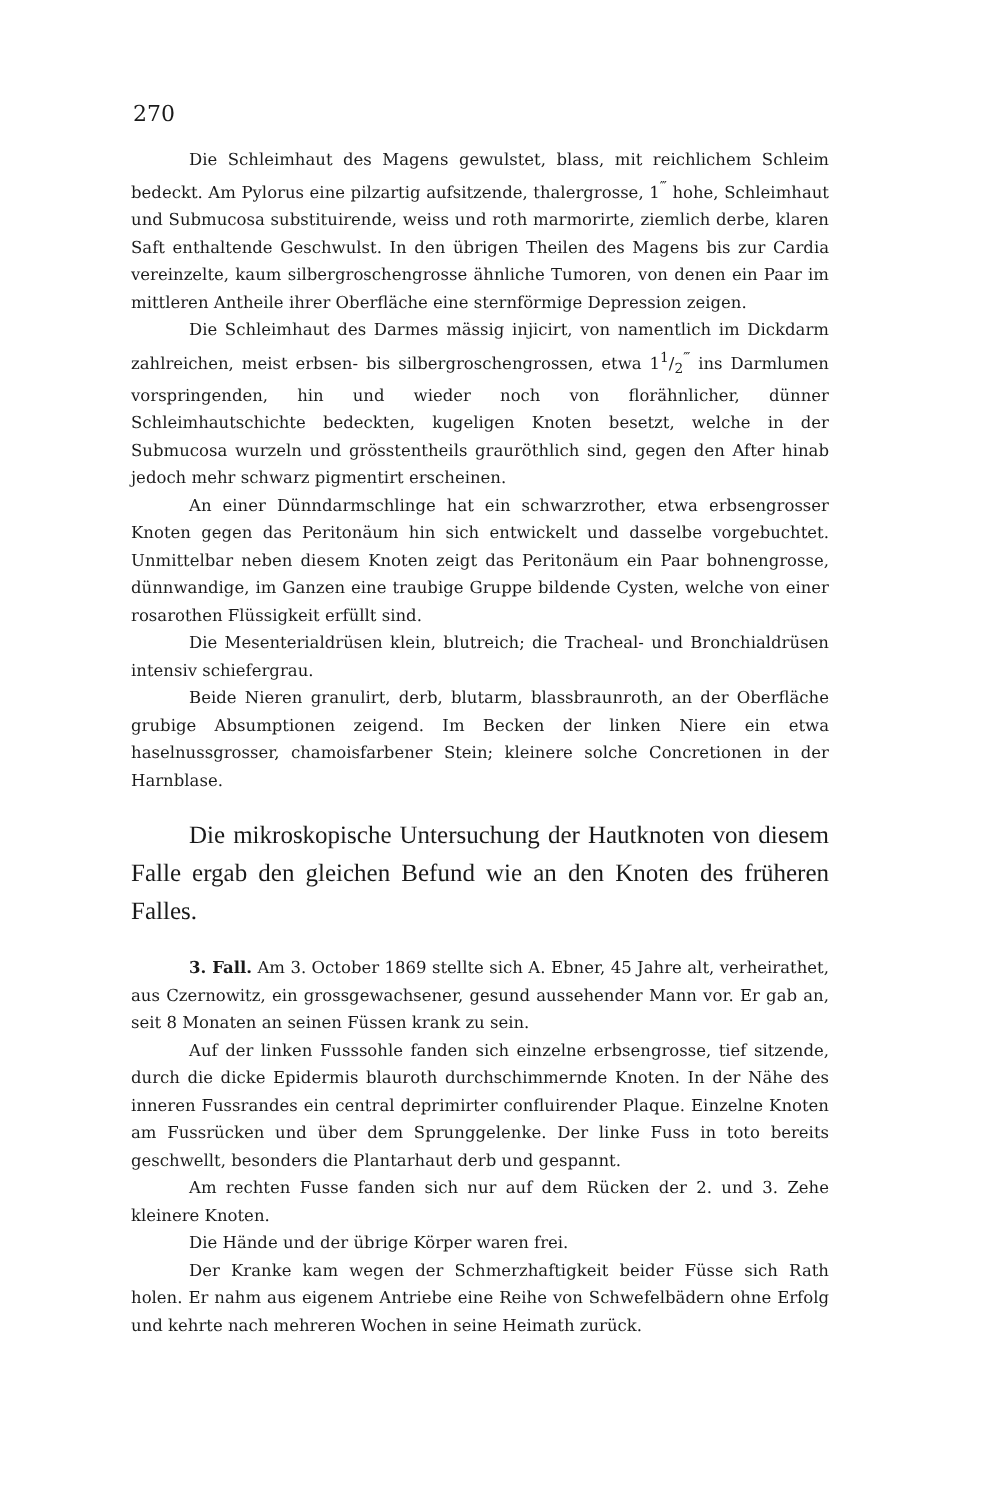270
Die Schleimhaut des Magens gewulstet, blass, mit reichlichem Schleim bedeckt. Am Pylorus eine pilzartig aufsitzende, thalergrosse, 1<sup>‴</sup> hohe, Schleimhaut und Submucosa substituirende, weiss und roth marmorirte, ziemlich derbe, klaren Saft enthaltende Geschwulst. In den übrigen Theilen des Magens bis zur Cardia vereinzelte, kaum silbergroschengrosse ähnliche Tumoren, von denen ein Paar im mittleren Antheile ihrer Oberfläche eine sternförmige Depression zeigen.
Die Schleimhaut des Darmes mässig injicirt, von namentlich im Dickdarm zahlreichen, meist erbsen- bis silbergroschengrossen, etwa 11/2<sup>‴</sup> ins Darmlumen vorspringenden, hin und wieder noch von florähnlicher, dünner Schleimhautschichte bedeckten, kugeligen Knoten besetzt, welche in der Submucosa wurzeln und grösstentheils grauröthlich sind, gegen den After hinab jedoch mehr schwarz pigmentirt erscheinen.
An einer Dünndarmschlinge hat ein schwarzrother, etwa erbsengrosser Knoten gegen das Peritonäum hin sich entwickelt und dasselbe vorgebuchtet. Unmittelbar neben diesem Knoten zeigt das Peritonäum ein Paar bohnengrosse, dünnwandige, im Ganzen eine traubige Gruppe bildende Cysten, welche von einer rosarothen Flüssigkeit erfüllt sind.
Die Mesenterialdrüsen klein, blutreich; die Tracheal- und Bronchialdrüsen intensiv schiefergrau.
Beide Nieren granulirt, derb, blutarm, blassbraunroth, an der Oberfläche grubige Absumptionen zeigend. Im Becken der linken Niere ein etwa haselnussgrosser, chamoisfarbener Stein; kleinere solche Concretionen in der Harnblase.
Die mikroskopische Untersuchung der Hautknoten von diesem Falle ergab den gleichen Befund wie an den Knoten des früheren Falles.
3. Fall. Am 3. October 1869 stellte sich A. Ebner, 45 Jahre alt, verheirathet, aus Czernowitz, ein grossgewachsener, gesund aussehender Mann vor. Er gab an, seit 8 Monaten an seinen Füssen krank zu sein.
Auf der linken Fusssohle fanden sich einzelne erbsengrosse, tief sitzende, durch die dicke Epidermis blauroth durchschimmernde Knoten. In der Nähe des inneren Fussrandes ein central deprimirter confluirender Plaque. Einzelne Knoten am Fussrücken und über dem Sprunggelenke. Der linke Fuss in toto bereits geschwellt, besonders die Plantarhaut derb und gespannt.
Am rechten Fusse fanden sich nur auf dem Rücken der 2. und 3. Zehe kleinere Knoten.
Die Hände und der übrige Körper waren frei.
Der Kranke kam wegen der Schmerzhaftigkeit beider Füsse sich Rath holen. Er nahm aus eigenem Antriebe eine Reihe von Schwefelbädern ohne Erfolg und kehrte nach mehreren Wochen in seine Heimath zurück.